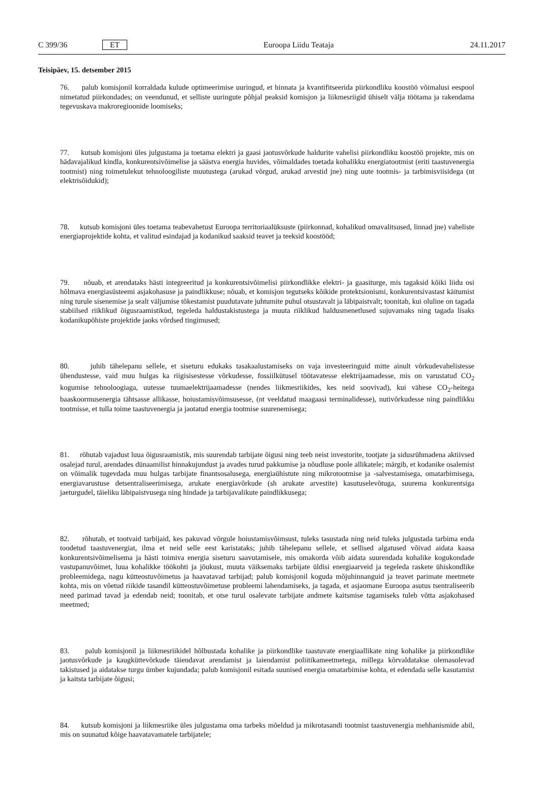C 399/36 ET Euroopa Liidu Teataja 24.11.2017
Teisipäev, 15. detsember 2015
76. palub komisjonil korraldada kulude optimeerimise uuringud, et hinnata ja kvantifitseerida piirkondliku koostöö võimalusi eespool nimetatud piirkondades; on veendunud, et selliste uuringute põhjal peaksid komisjon ja liikmesriigid ühiselt välja töötama ja rakendama tegevuskava makroregioonide loomiseks;
77. kutsub komisjoni üles julgustama ja toetama elektri ja gaasi jaotusvõrkude haldurite vahelisi piirkondliku koostöö projekte, mis on hädavajalikud kindla, konkurentsivõimelise ja säästva energia huvides, võimaldades toetada kohalikku energiatootmist (eriti taastuvenergia tootmist) ning toimetulekut tehnoloogiliste muutustega (arukad võrgud, arukad arvestid jne) ning uute tootmis- ja tarbimisviisidega (nt elektrisõidukid);
78. kutsub komisjoni üles toetama teabevahetust Euroopa territoriaalüksuste (piirkonnad, kohalikud omavalitsused, linnad jne) vaheliste energiaprojektide kohta, et valitud esindajad ja kodanikud saaksid teavet ja teeksid koostööd;
79. nõuab, et arendataks hästi integreeritud ja konkurentsivõimelisi piirkondlikke elektri- ja gaasiturge, mis tagaksid kõiki liidu osi hõlmava energiasüsteemi asjakohasuse ja paindlikkuse; nõuab, et komisjon tegutseks kõikide protektsionismi, konkurentsivastast käitumist ning turule sisenemise ja sealt väljumise tõkestamist puudutavate juhtumite puhul otsustavalt ja läbipaistvalt; toonitab, kui oluline on tagada stabiilsed riiklikud õigusraamistikud, tegeleda haldustakistustega ja muuta riiklikud haldusmenetlused sujuvamaks ning tagada lisaks kodanikupõhiste projektide jaoks võrdsed tingimused;
80. juhib tähelepanu sellele, et siseturu edukaks tasakaalustamiseks on vaja investeeringuid mitte ainult võrkudeva­helistesse ühendustesse, vaid muu hulgas ka riigisisestesse võrkudesse, fossiilkütusel töötavatesse elektrijaamadesse, mis on varustatud CO<sub>2</sub> kogumise tehnoloogiaga, uutesse tuumaelektrijaamadesse (nendes liikmesriikides, kes neid soovivad), kui vähese CO<sub>2</sub>-heitega baaskoormusenergia tähtsasse allikasse, hoiustamisvõimsusesse, (nt veeldatud maagaasi terminalidesse), nutivõrkudesse ning paindlikku tootmisse, et tulla toime taastuvenergia ja jaotatud energia tootmise suurenemisega;
81. rõhutab vajadust luua õigusraamistik, mis suurendab tarbijate õigusi ning teeb neist investorite, tootjate ja sidusrühmadena aktiivsed osalejad turul, arendades dünaamilist hinnakujundust ja avades turud pakkumise ja nõudluse poole allikatele; märgib, et kodanike osalemist on võimalik tugevdada muu hulgas tarbijate finantsosalusega, energiaühistute ning mikrotootmise ja -salvestamisega, omatarbimisega, energiavarustuse detsentraliseerimisega, arukate energiavõrkude (sh arukate arvestite) kasutuselevõtuga, suurema konkurentsiga jaeturgudel, täieliku läbipaistvusega ning hindade ja tarbijavalikute paindlikkusega;
82. rõhutab, et tootvaid tarbijaid, kes pakuvad võrgule hoiustamisvõimsust, tuleks tasustada ning neid tuleks julgustada tarbima enda toodetud taastuvenergiat, ilma et neid selle eest karistataks; juhib tähelepanu sellele, et sellised algatused võivad aidata kaasa konkurentsivõimelisema ja hästi toimiva energia siseturu saavutamisele, mis omakorda võib aidata suurendada kohalike kogukondade vastupanuvõimet, luua kohalikke töökohti ja jõukust, muuta väiksemaks tarbijate üldisi energiaarveid ja tegeleda raskete ühiskondlike probleemidega, nagu kütteostuvõimetus ja haavatavad tarbijad; palub komisjonil koguda mõjuhinnanguid ja teavet parimate meetmete kohta, mis on võetud riikide tasandil kütteostuvõimetuse probleemi lahendamiseks, ja tagada, et asjaomane Euroopa asutus tsentraliseerib need parimad tavad ja edendab neid; toonitab, et otse turul osalevate tarbijate andmete kaitsmise tagamiseks tuleb võtta asjakohased meetmed;
83. palub komisjonil ja liikmesriikidel hõlbustada kohalike ja piirkondlike taastuvate energiaallikate ning kohalike ja piirkondlike jaotusvõrkude ja kaugküttevõrkude täiendavat arendamist ja laiendamist poliitikameetmetega, millega kõrvaldatakse olemasolevad takistused ja aidatakse turgu ümber kujundada; palub komisjonil esitada suunised energia omatarbimise kohta, et edendada selle kasutamist ja kaitsta tarbijate õigusi;
84. kutsub komisjoni ja liikmesriike üles julgustama oma tarbeks mõeldud ja mikrotasandi tootmist taastuvenergia mehhanismide abil, mis on suunatud kõige haavatavamatele tarbijatele;